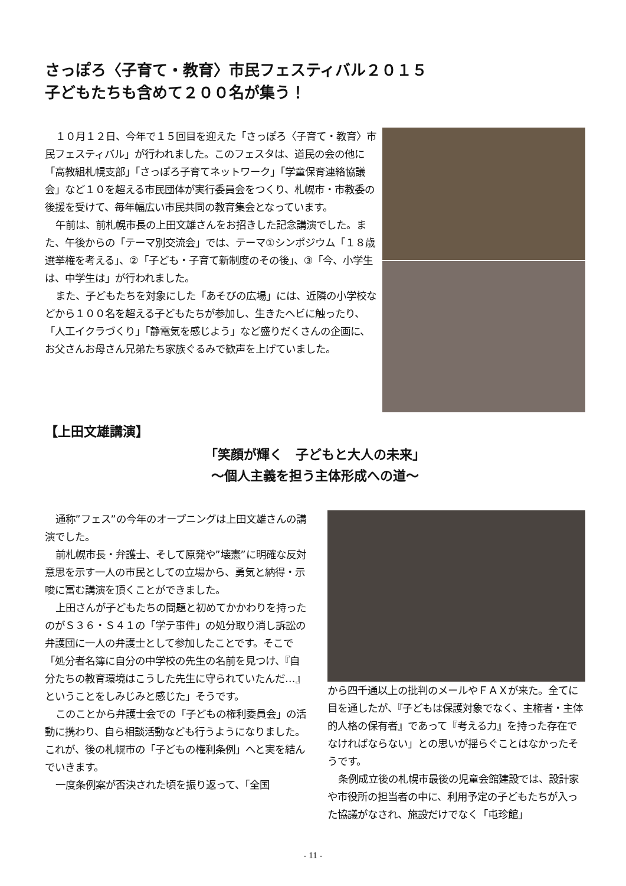さっぽろ〈子育て・教育〉市民フェスティバル２０１５
子どもたちも含めて２００名が集う！
１０月１２日、今年で１５回目を迎えた「さっぽろ〈子育て・教育〉市民フェスティバル」が行われました。このフェスタは、道民の会の他に「高教組札幌支部」「さっぽろ子育てネットワーク」「学童保育連絡協議会」など１０を超える市民団体が実行委員会をつくり、札幌市・市教委の後援を受けて、毎年幅広い市民共同の教育集会となっています。
午前は、前札幌市長の上田文雄さんをお招きした記念講演でした。また、午後からの「テーマ別交流会」では、テーマ①シンポジウム「１８歳選挙権を考える」、②「子ども・子育て新制度のその後」、③「今、小学生は、中学生は」が行われました。
また、子どもたちを対象にした「あそびの広場」には、近隣の小学校などから１００名を超える子どもたちが参加し、生きたヘビに触ったり、「人工イクラづくり」「静電気を感じよう」など盛りだくさんの企画に、お父さんお母さん兄弟たち家族ぐるみで歓声を上げていました。
【上田文雄講演】
「笑顔が輝く　子どもと大人の未来」
～個人主義を担う主体形成への道～
通称”フェス”の今年のオープニングは上田文雄さんの講演でした。
前札幌市長・弁護士、そして原発や”壊憲”に明確な反対意思を示す一人の市民としての立場から、勇気と納得・示唆に富む講演を頂くことができました。
上田さんが子どもたちの問題と初めてかかわりを持ったのがＳ３６・Ｓ４１の「学テ事件」の処分取り消し訴訟の弁護団に一人の弁護士として参加したことです。そこで「処分者名簿に自分の中学校の先生の名前を見つけ、『自分たちの教育環境はこうした先生に守られていたんだ…』ということをしみじみと感じた」そうです。
このことから弁護士会での「子どもの権利委員会」の活動に携わり、自ら相談活動なども行うようになりました。これが、後の札幌市の「子どもの権利条例」へと実を結んでいきます。
一度条例案が否決された頃を振り返って、「全国
から四千通以上の批判のメールやＦＡＸが来た。全てに目を通したが、『子どもは保護対象でなく、主権者・主体的人格の保有者』であって『考える力』を持った存在でなければならない」との思いが揺らぐことはなかったそうです。
条例成立後の札幌市最後の児童会館建設では、設計家や市役所の担当者の中に、利用予定の子どもたちが入った協議がなされ、施設だけでなく「屯珍館」
- 11 -